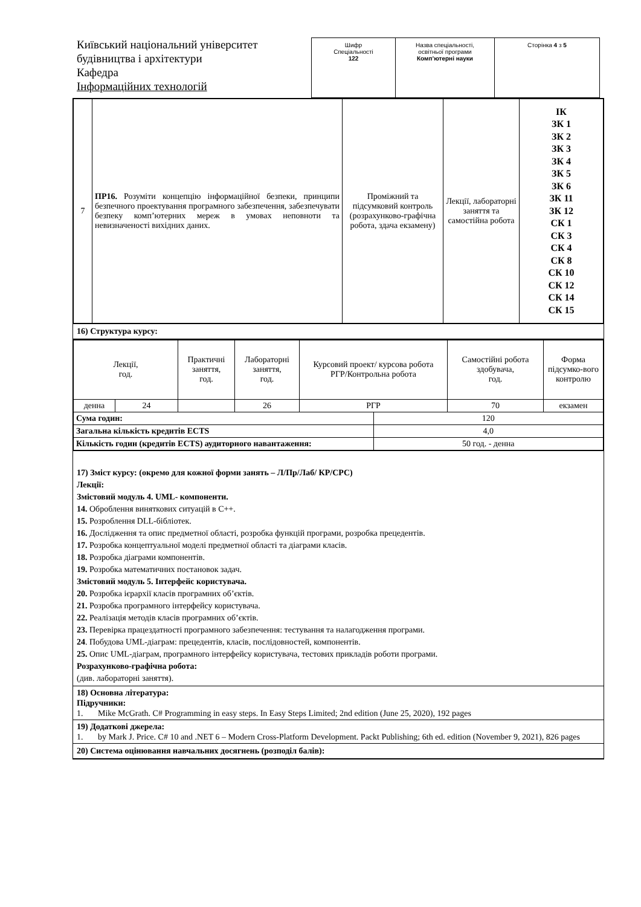Київський національний університет будівництва і архітектури
Кафедра
Інформаційних технологій
| Шифр Спеціальності 122 | Назва спеціальності, освітньої програми Комп’ютерні науки | Сторінка 4 з 5 |
| 7 | ПР16. Розуміти концепцію інформаційної безпеки, принципи безпечного проектування програмного забезпечення, забезпечувати безпеку комп’ютерних мереж в умовах неповноти та невизначеності вихідних даних. | Проміжний та підсумковий контроль (розрахунково-графічна робота, здача екзамену) | Лекції, лабораторні заняття та самостійна робота | ІК ЗК 1 ЗК 2 ЗК 3 ЗК 4 ЗК 5 ЗК 6 ЗК 11 ЗК 12 СК 1 СК 3 СК 4 СК 8 СК 10 СК 12 СК 14 СК 15 |
16) Структура курсу:
| Лекції, год. | | Практичні заняття, год. | Лабораторні заняття, год. | Курсовий проект/ курсова робота РГР/Контрольна робота | | Самостійні робота здобувача, год. | Форма підсумко-вого контролю |
| денна | 24 | | 26 | РГР | | 70 | екзамен |
| Сума годин: | | | | | 120 | | |
| Загальна кількість кредитів ECTS | | | | | 4,0 | | |
| Кількість годин (кредитів ECTS) аудиторного навантаження: | | | | | 50 год. - денна | | |
17) Зміст курсу: (окремо для кожної форми занять – Л/Пр/Лаб/ КР/СРС)
Лекції:
Змістовий модуль 4. UML- компоненти.
14. Оброблення виняткових ситуацій в С++.
15. Розроблення DLL-бібліотек.
16. Дослідження та опис предметної області, розробка функцій програми, розробка прецедентів.
17. Розробка концептуальної моделі предметної області та діаграми класів.
18. Розробка діаграми компонентів.
19. Розробка математичних постановок задач.
Змістовий модуль 5. Інтерфейс користувача.
20. Розробка ієрархії класів програмних об’єктів.
21. Розробка програмного інтерфейсу користувача.
22. Реалізація методів класів програмних об’єктів.
23. Перевірка працездатності програмного забезпечення: тестування та налагодження програми.
24. Побудова UML-діаграм: прецедентів, класів, послідовностей, компонентів.
25. Опис UML-діаграм, програмного інтерфейсу користувача, тестових прикладів роботи програми.
Розрахунково-графічна робота:
(див. лабораторні заняття).
18) Основна література:
Підручники:
1. Mike McGrath. C# Programming in easy steps. In Easy Steps Limited; 2nd edition (June 25, 2020), 192 pages
19) Додаткові джерела:
1. by Mark J. Price. C# 10 and .NET 6 – Modern Cross-Platform Development. Packt Publishing; 6th ed. edition (November 9, 2021), 826 pages
20) Система оцінювання навчальних досягнень (розподіл балів):